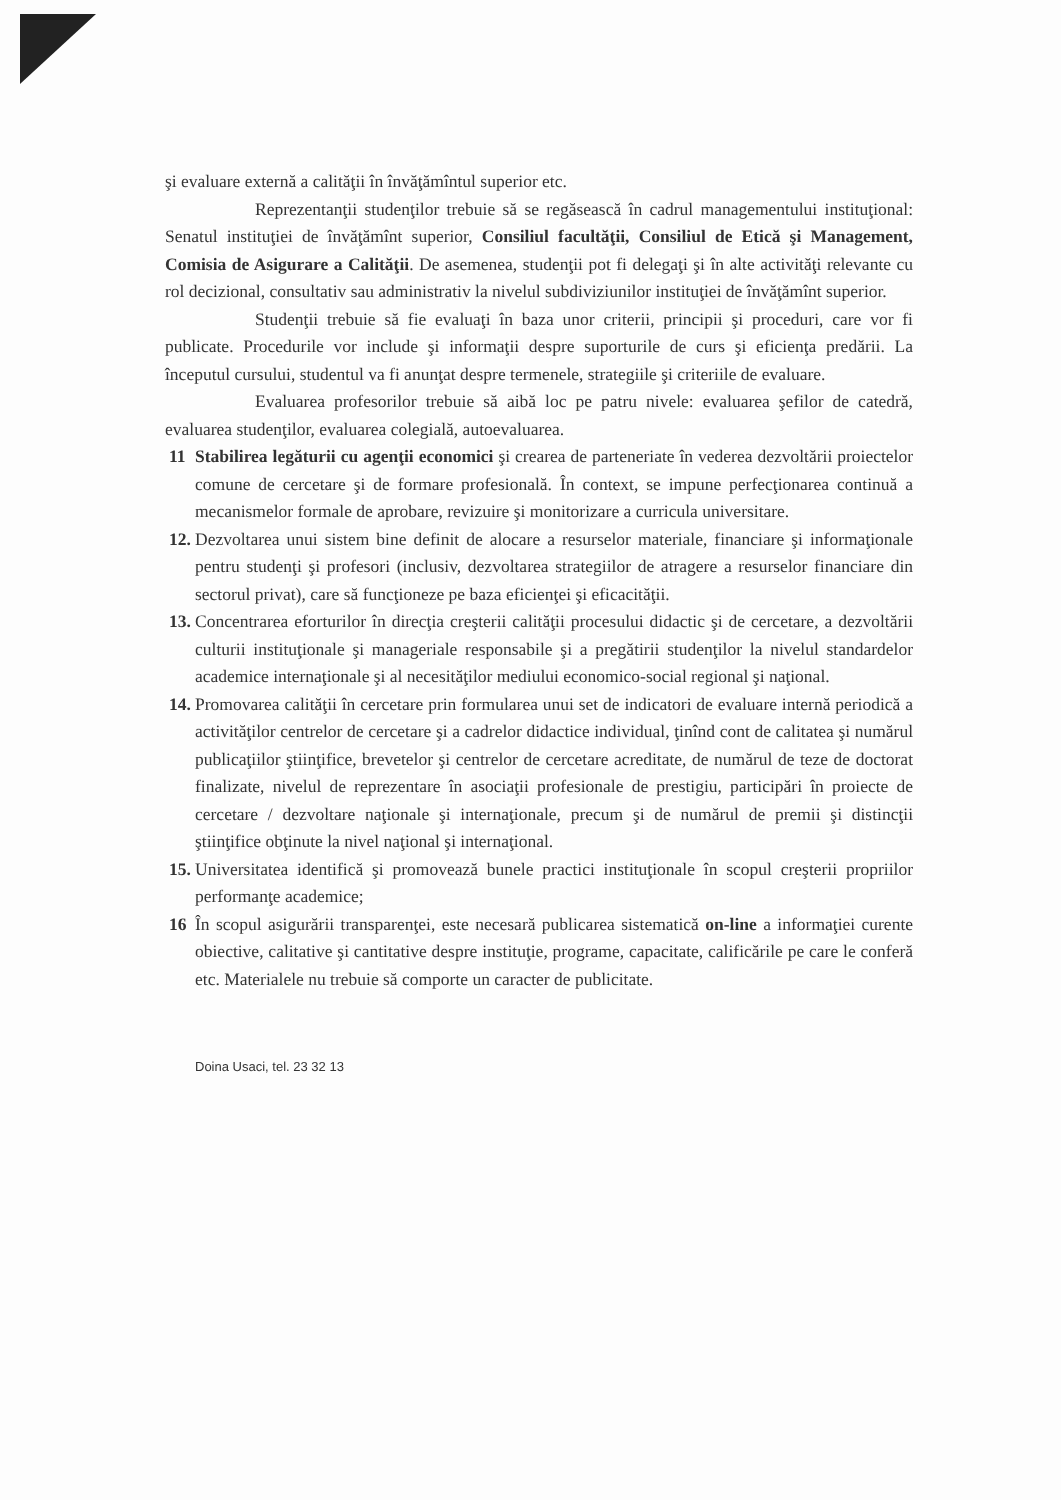şi evaluare externă a calităţii în învăţămîntul superior etc.
Reprezentanţii studenţilor trebuie să se regăsească în cadrul managementului instituţional: Senatul instituţiei de învăţămînt superior, Consiliul facultăţii, Consiliul de Etică şi Management, Comisia de Asigurare a Calităţii. De asemenea, studenţii pot fi delegaţi şi în alte activităţi relevante cu rol decizional, consultativ sau administrativ la nivelul subdiviziunilor instituţiei de învăţămînt superior.
Studenţii trebuie să fie evaluaţi în baza unor criterii, principii şi proceduri, care vor fi publicate. Procedurile vor include şi informaţii despre suporturile de curs şi eficienţa predării. La începutul cursului, studentul va fi anunţat despre termenele, strategiile şi criteriile de evaluare.
Evaluarea profesorilor trebuie să aibă loc pe patru nivele: evaluarea şefilor de catedră, evaluarea studenţilor, evaluarea colegială, autoevaluarea.
11 Stabilirea legăturii cu agenţii economici şi crearea de parteneriate în vederea dezvoltării proiectelor comune de cercetare şi de formare profesională. În context, se impune perfecţionarea continuă a mecanismelor formale de aprobare, revizuire şi monitorizare a curricula universitare.
12.
Dezvoltarea unui sistem bine definit de alocare a resurselor materiale, financiare şi informaţionale pentru studenţi şi profesori (inclusiv, dezvoltarea strategiilor de atragere a resurselor financiare din sectorul privat), care să funcţioneze pe baza eficienţei şi eficacităţii.
13.
Concentrarea eforturilor în direcţia creşterii calităţii procesului didactic şi de cercetare, a dezvoltării culturii instituţionale şi manageriale responsabile şi a pregătirii studenţilor la nivelul standardelor academice internaţionale şi al necesităţilor mediului economico-social regional şi naţional.
14.
Promovarea calităţii în cercetare prin formularea unui set de indicatori de evaluare internă periodică a activităţilor centrelor de cercetare şi a cadrelor didactice individual, ţinînd cont de calitatea şi numărul publicaţiilor ştiinţifice, brevetelor şi centrelor de cercetare acreditate, de numărul de teze de doctorat finalizate, nivelul de reprezentare în asociaţii profesionale de prestigiu, participări în proiecte de cercetare / dezvoltare naţionale şi internaţionale, precum şi de numărul de premii şi distincţii ştiinţifice obţinute la nivel naţional şi internaţional.
15.
Universitatea identifică şi promovează bunele practici instituţionale în scopul creşterii propriilor performanţe academice;
16 În scopul asigurării transparenţei, este necesară publicarea sistematică on-line a informaţiei curente obiective, calitative şi cantitative despre instituţie, programe, capacitate, calificările pe care le conferă etc. Materialele nu trebuie să comporte un caracter de publicitate.
Doina Usaci, tel. 23 32 13